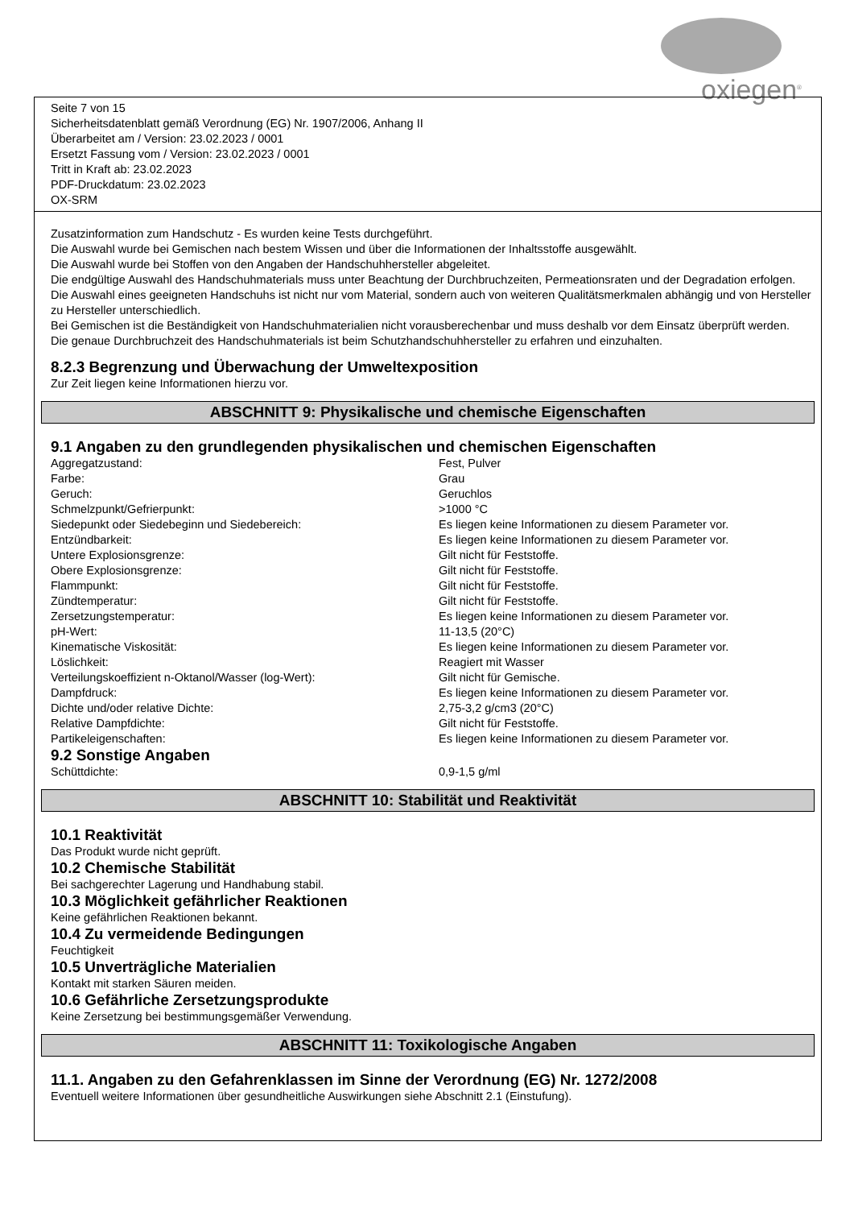oxiegen<sup>®</sup>
Seite 7 von 15
Sicherheitsdatenblatt gemäß Verordnung (EG) Nr. 1907/2006, Anhang II
Überarbeitet am / Version: 23.02.2023 / 0001
Ersetzt Fassung vom / Version: 23.02.2023 / 0001
Tritt in Kraft ab: 23.02.2023
PDF-Druckdatum: 23.02.2023
OX-SRM
Zusatzinformation zum Handschutz - Es wurden keine Tests durchgeführt.
Die Auswahl wurde bei Gemischen nach bestem Wissen und über die Informationen der Inhaltsstoffe ausgewählt.
Die Auswahl wurde bei Stoffen von den Angaben der Handschuhhersteller abgeleitet.
Die endgültige Auswahl des Handschuhmaterials muss unter Beachtung der Durchbruchzeiten, Permeationsraten und der Degradation erfolgen.
Die Auswahl eines geeigneten Handschuhs ist nicht nur vom Material, sondern auch von weiteren Qualitätsmerkmalen abhängig und von Hersteller zu Hersteller unterschiedlich.
Bei Gemischen ist die Beständigkeit von Handschuhmaterialien nicht vorausberechenbar und muss deshalb vor dem Einsatz überprüft werden.
Die genaue Durchbruchzeit des Handschuhmaterials ist beim Schutzhandschuhhersteller zu erfahren und einzuhalten.
8.2.3 Begrenzung und Überwachung der Umweltexposition
Zur Zeit liegen keine Informationen hierzu vor.
ABSCHNITT 9: Physikalische und chemische Eigenschaften
9.1 Angaben zu den grundlegenden physikalischen und chemischen Eigenschaften
| Aggregatzustand: | Fest, Pulver |
| Farbe: | Grau |
| Geruch: | Geruchlos |
| Schmelzpunkt/Gefrierpunkt: | >1000 °C |
| Siedepunkt oder Siedebeginn und Siedebereich: | Es liegen keine Informationen zu diesem Parameter vor. |
| Entzündbarkeit: | Es liegen keine Informationen zu diesem Parameter vor. |
| Untere Explosionsgrenze: | Gilt nicht für Feststoffe. |
| Obere Explosionsgrenze: | Gilt nicht für Feststoffe. |
| Flammpunkt: | Gilt nicht für Feststoffe. |
| Zündtemperatur: | Gilt nicht für Feststoffe. |
| Zersetzungstemperatur: | Es liegen keine Informationen zu diesem Parameter vor. |
| pH-Wert: | 11-13,5 (20°C) |
| Kinematische Viskosität: | Es liegen keine Informationen zu diesem Parameter vor. |
| Löslichkeit: | Reagiert mit Wasser |
| Verteilungskoeffizient n-Oktanol/Wasser (log-Wert): | Gilt nicht für Gemische. |
| Dampfdruck: | Es liegen keine Informationen zu diesem Parameter vor. |
| Dichte und/oder relative Dichte: | 2,75-3,2 g/cm3 (20°C) |
| Relative Dampfdichte: | Gilt nicht für Feststoffe. |
| Partikeleigenschaften: | Es liegen keine Informationen zu diesem Parameter vor. |
9.2 Sonstige Angaben
| Schüttdichte: | 0,9-1,5 g/ml |
ABSCHNITT 10: Stabilität und Reaktivität
10.1 Reaktivität
Das Produkt wurde nicht geprüft.
10.2 Chemische Stabilität
Bei sachgerechter Lagerung und Handhabung stabil.
10.3 Möglichkeit gefährlicher Reaktionen
Keine gefährlichen Reaktionen bekannt.
10.4 Zu vermeidende Bedingungen
Feuchtigkeit
10.5 Unverträgliche Materialien
Kontakt mit starken Säuren meiden.
10.6 Gefährliche Zersetzungsprodukte
Keine Zersetzung bei bestimmungsgemäßer Verwendung.
ABSCHNITT 11: Toxikologische Angaben
11.1. Angaben zu den Gefahrenklassen im Sinne der Verordnung (EG) Nr. 1272/2008
Eventuell weitere Informationen über gesundheitliche Auswirkungen siehe Abschnitt 2.1 (Einstufung).